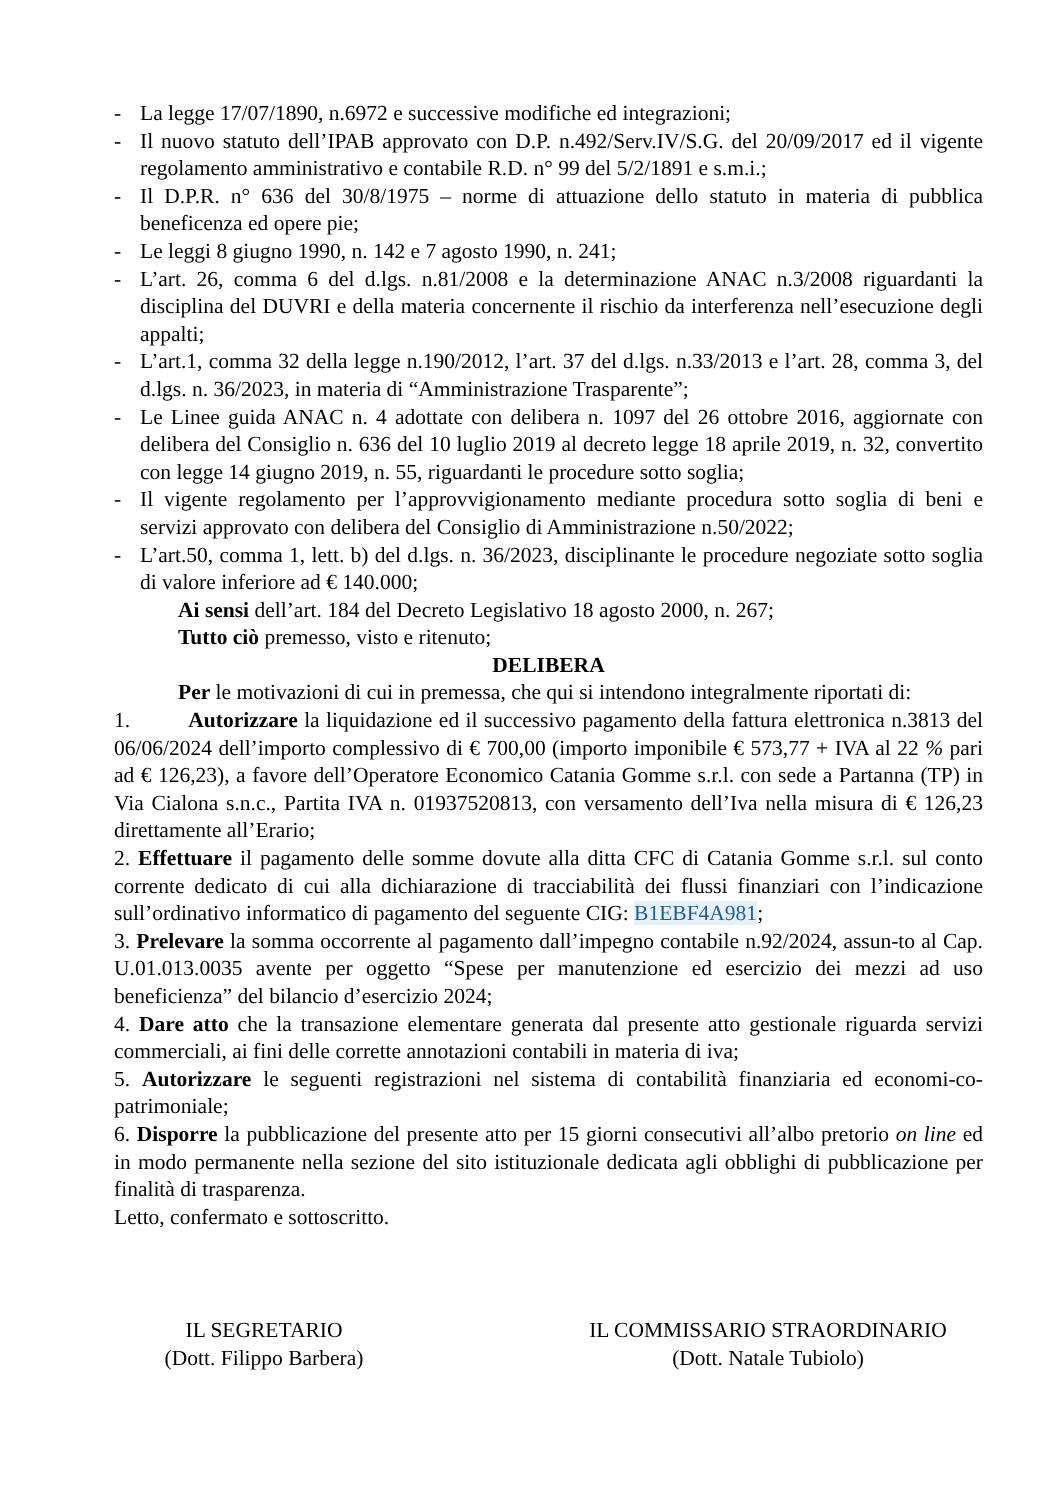- La legge 17/07/1890, n.6972 e successive modifiche ed integrazioni;
- Il nuovo statuto dell’IPAB approvato con D.P. n.492/Serv.IV/S.G. del 20/09/2017 ed il vigente regolamento amministrativo e contabile R.D. n° 99 del 5/2/1891 e s.m.i.;
- Il D.P.R. n° 636 del 30/8/1975 – norme di attuazione dello statuto in materia di pubblica beneficenza ed opere pie;
- Le leggi 8 giugno 1990, n. 142 e 7 agosto 1990, n. 241;
- L’art. 26, comma 6 del d.lgs. n.81/2008 e la determinazione ANAC n.3/2008 riguardanti la disciplina del DUVRI e della materia concernente il rischio da interferenza nell’esecuzione degli appalti;
- L’art.1, comma 32 della legge n.190/2012, l’art. 37 del d.lgs. n.33/2013 e l’art. 28, comma 3, del d.lgs. n. 36/2023, in materia di “Amministrazione Trasparente”;
- Le Linee guida ANAC n. 4 adottate con delibera n. 1097 del 26 ottobre 2016, aggiornate con delibera del Consiglio n. 636 del 10 luglio 2019 al decreto legge 18 aprile 2019, n. 32, convertito con legge 14 giugno 2019, n. 55, riguardanti le procedure sotto soglia;
- Il vigente regolamento per l’approvvigionamento mediante procedura sotto soglia di beni e servizi approvato con delibera del Consiglio di Amministrazione n.50/2022;
- L’art.50, comma 1, lett. b) del d.lgs. n. 36/2023, disciplinante le procedure negoziate sotto soglia di valore inferiore ad € 140.000;
Ai sensi dell’art. 184 del Decreto Legislativo 18 agosto 2000, n. 267;
Tutto ciò premesso, visto e ritenuto;
DELIBERA
Per le motivazioni di cui in premessa, che qui si intendono integralmente riportati di:
1. Autorizzare la liquidazione ed il successivo pagamento della fattura elettronica n.3813 del 06/06/2024 dell’importo complessivo di € 700,00 (importo imponibile € 573,77 + IVA al 22 % pari ad € 126,23), a favore dell’Operatore Economico Catania Gomme s.r.l. con sede a Partanna (TP) in Via Cialona s.n.c., Partita IVA n. 01937520813, con versamento dell’Iva nella misura di € 126,23 direttamente all’Erario;
2. Effettuare il pagamento delle somme dovute alla ditta CFC di Catania Gomme s.r.l. sul conto corrente dedicato di cui alla dichiarazione di tracciabilità dei flussi finanziari con l’indicazione sull’ordinativo informatico di pagamento del seguente CIG: B1EBF4A981;
3. Prelevare la somma occorrente al pagamento dall’impegno contabile n.92/2024, assun-to al Cap. U.01.013.0035 avente per oggetto “Spese per manutenzione ed esercizio dei mezzi ad uso beneficienza” del bilancio d’esercizio 2024;
4. Dare atto che la transazione elementare generata dal presente atto gestionale riguarda servizi commerciali, ai fini delle corrette annotazioni contabili in materia di iva;
5. Autorizzare le seguenti registrazioni nel sistema di contabilità finanziaria ed economi-co-patrimoniale;
6. Disporre la pubblicazione del presente atto per 15 giorni consecutivi all’albo pretorio on line ed in modo permanente nella sezione del sito istituzionale dedicata agli obblighi di pubblicazione per finalità di trasparenza.
Letto, confermato e sottoscritto.
IL SEGRETARIO
(Dott. Filippo Barbera)
IL COMMISSARIO STRAORDINARIO
(Dott. Natale Tubiolo)